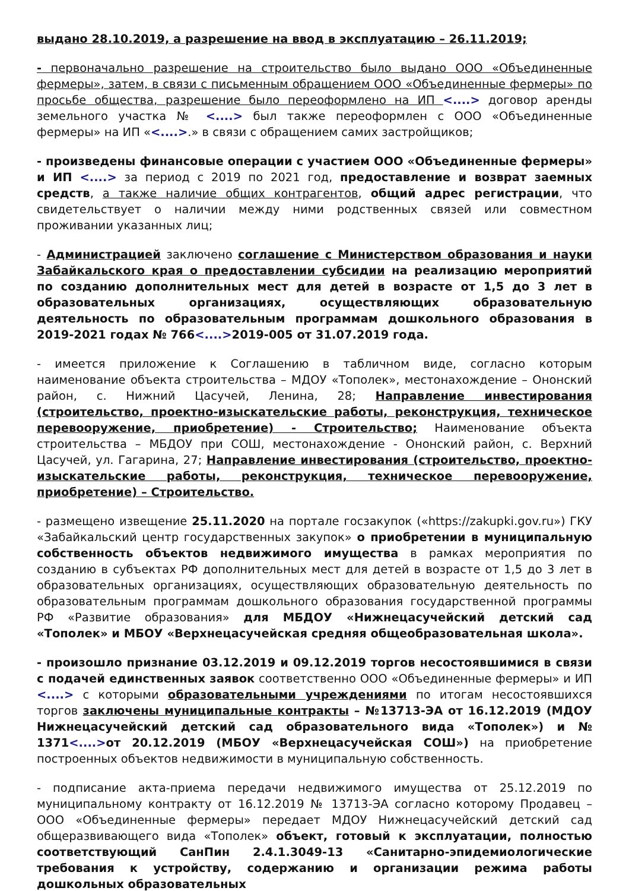выдано 28.10.2019, а разрешение на ввод в эксплуатацию – 26.11.2019;
- первоначально разрешение на строительство было выдано ООО «Объединенные фермеры», затем, в связи с письменным обращением ООО «Объединенные фермеры» по просьбе общества, разрешение было переоформлено на ИП <....> договор аренды земельного участка № <....> был также переоформлен с ООО «Объединенные фермеры» на ИП «<....>.» в связи с обращением самих застройщиков;
- произведены финансовые операции с участием ООО «Объединенные фермеры» и ИП <....> за период с 2019 по 2021 год, предоставление и возврат заемных средств, а также наличие общих контрагентов, общий адрес регистрации, что свидетельствует о наличии между ними родственных связей или совместном проживании указанных лиц;
- Администрацией заключено соглашение с Министерством образования и науки Забайкальского края о предоставлении субсидии на реализацию мероприятий по созданию дополнительных мест для детей в возрасте от 1,5 до 3 лет в образовательных организациях, осуществляющих образовательную деятельность по образовательным программам дошкольного образования в 2019-2021 годах № 766<....>2019-005 от 31.07.2019 года.
- имеется приложение к Соглашению в табличном виде, согласно которым наименование объекта строительства – МДОУ «Тополек», местонахождение – Ононский район, с. Нижний Цасучей, Ленина, 28; Направление инвестирования (строительство, проектно-изыскательские работы, реконструкция, техническое перевооружение, приобретение) - Строительство; Наименование объекта строительства – МБДОУ при СОШ, местонахождение - Ононский район, с. Верхний Цасучей, ул. Гагарина, 27; Направление инвестирования (строительство, проектно-изыскательские работы, реконструкция, техническое перевооружение, приобретение) – Строительство.
- размещено извещение 25.11.2020 на портале госзакупок («https://zakupki.gov.ru») ГКУ «Забайкальский центр государственных закупок» о приобретении в муниципальную собственность объектов недвижимого имущества в рамках мероприятия по созданию в субъектах РФ дополнительных мест для детей в возрасте от 1,5 до 3 лет в образовательных организациях, осуществляющих образовательную деятельность по образовательным программам дошкольного образования государственной программы РФ «Развитие образования» для МБДОУ «Нижнецасучейский детский сад «Тополек» и МБОУ «Верхнецасучейская средняя общеобразовательная школа».
- произошло признание 03.12.2019 и 09.12.2019 торгов несостоявшимися в связи с подачей единственных заявок соответственно ООО «Объединенные фермеры» и ИП <....> с которыми образовательными учреждениями по итогам несостоявшихся торгов заключены муниципальные контракты – №13713-ЭА от 16.12.2019 (МДОУ Нижнецасучейский детский сад образовательного вида «Тополек») и № 1371<....>от 20.12.2019 (МБОУ «Верхнецасучейская СОШ») на приобретение построенных объектов недвижимости в муниципальную собственность.
- подписание акта-приема передачи недвижимого имущества от 25.12.2019 по муниципальному контракту от 16.12.2019 № 13713-ЭА согласно которому Продавец – ООО «Объединенные фермеры» передает МДОУ Нижнецасучейский детский сад общеразвивающего вида «Тополек» объект, готовый к эксплуатации, полностью соответствующий СанПин 2.4.1.3049-13 «Санитарно-эпидемиологические требования к устройству, содержанию и организации режима работы дошкольных образовательных